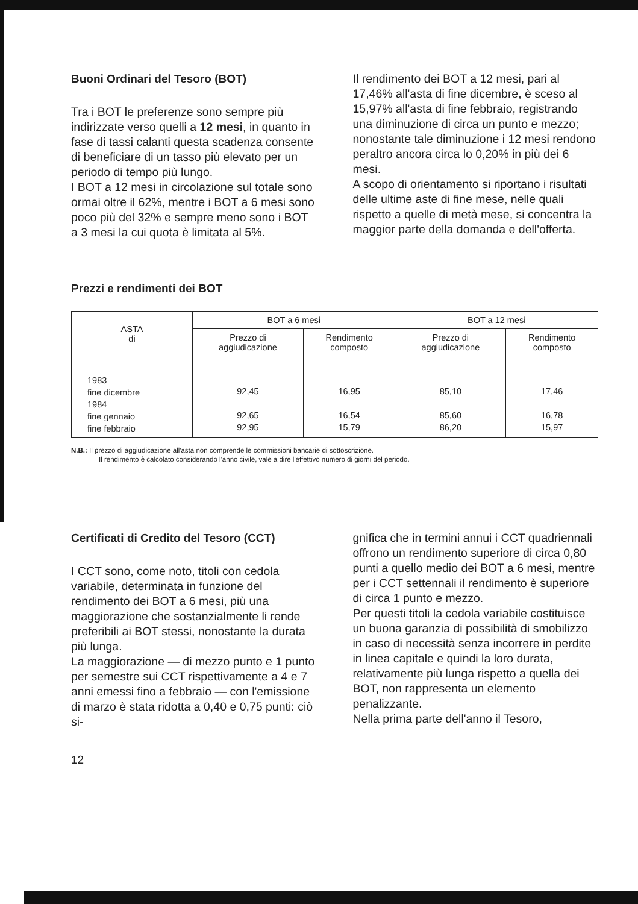Buoni Ordinari del Tesoro (BOT)
Tra i BOT le preferenze sono sempre più indirizzate verso quelli a 12 mesi, in quanto in fase di tassi calanti questa scadenza consente di beneficiare di un tasso più elevato per un periodo di tempo più lungo.
I BOT a 12 mesi in circolazione sul totale sono ormai oltre il 62%, mentre i BOT a 6 mesi sono poco più del 32% e sempre meno sono i BOT a 3 mesi la cui quota è limitata al 5%.
Il rendimento dei BOT a 12 mesi, pari al 17,46% all'asta di fine dicembre, è sceso al 15,97% all'asta di fine febbraio, registrando una diminuzione di circa un punto e mezzo; nonostante tale diminuzione i 12 mesi rendono peraltro ancora circa lo 0,20% in più dei 6 mesi.
A scopo di orientamento si riportano i risultati delle ultime aste di fine mese, nelle quali rispetto a quelle di metà mese, si concentra la maggior parte della domanda e dell'offerta.
Prezzi e rendimenti dei BOT
| ASTA di | BOT a 6 mesi | | BOT a 12 mesi | |
| --- | --- | --- | --- | --- |
| | Prezzo di aggiudicazione | Rendimento composto | Prezzo di aggiudicazione | Rendimento composto |
| 1983 fine dicembre 1984 fine gennaio fine febbraio | 92,45 92,65 92,95 | 16,95 16,54 15,79 | 85,10 85,60 86,20 | 17,46 16,78 15,97 |
N.B.: Il prezzo di aggiudicazione all'asta non comprende le commissioni bancarie di sottoscrizione.
Il rendimento è calcolato considerando l'anno civile, vale a dire l'effettivo numero di giorni del periodo.
Certificati di Credito del Tesoro (CCT)
I CCT sono, come noto, titoli con cedola variabile, determinata in funzione del rendimento dei BOT a 6 mesi, più una maggiorazione che sostanzialmente li rende preferibili ai BOT stessi, nonostante la durata più lunga.
La maggiorazione — di mezzo punto e 1 punto per semestre sui CCT rispettivamente a 4 e 7 anni emessi fino a febbraio — con l'emissione di marzo è stata ridotta a 0,40 e 0,75 punti: ciò si-
gnifica che in termini annui i CCT quadriennali offrono un rendimento superiore di circa 0,80 punti a quello medio dei BOT a 6 mesi, mentre per i CCT settennali il rendimento è superiore di circa 1 punto e mezzo.
Per questi titoli la cedola variabile costituisce un buona garanzia di possibilità di smobilizzo in caso di necessità senza incorrere in perdite in linea capitale e quindi la loro durata, relativamente più lunga rispetto a quella dei BOT, non rappresenta un elemento penalizzante.
Nella prima parte dell'anno il Tesoro,
12